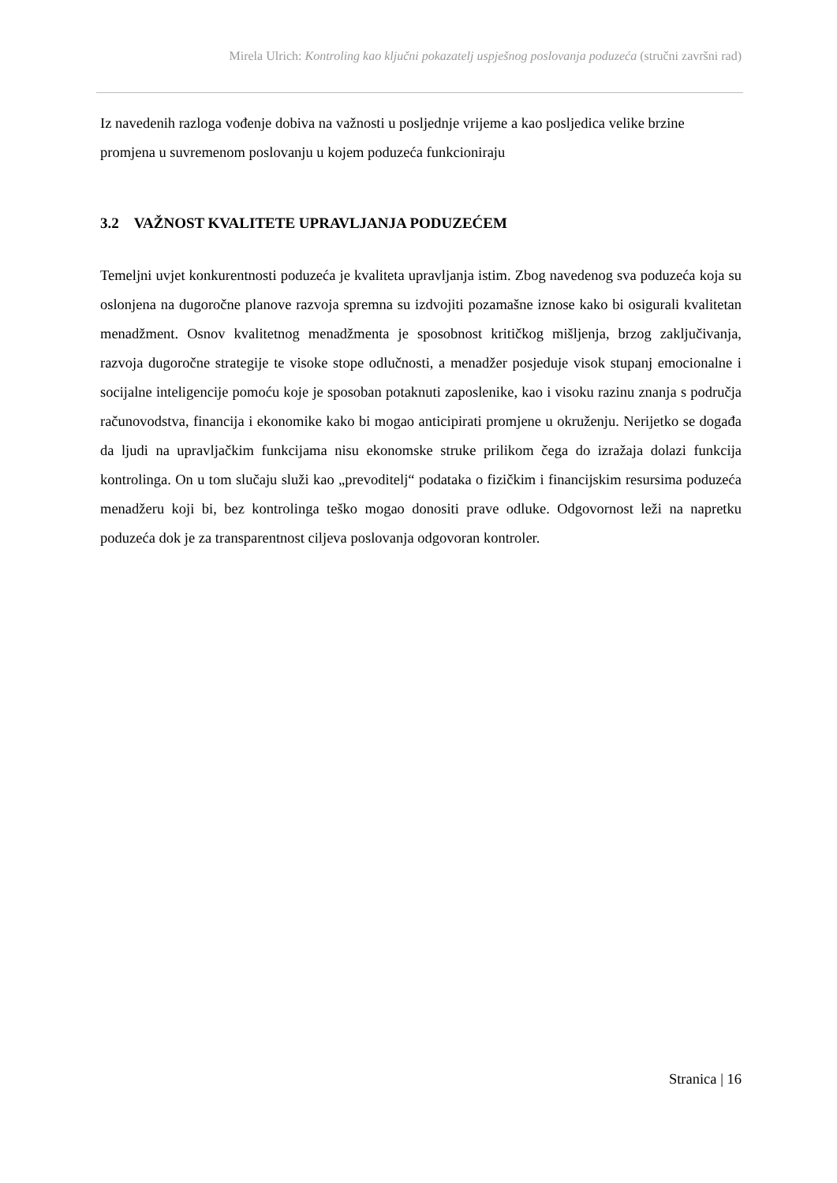Mirela Ulrich: Kontroling kao ključni pokazatelj uspješnog poslovanja poduzeća (stručni završni rad)
Iz navedenih razloga vođenje dobiva na važnosti u posljednje vrijeme a kao posljedica velike brzine promjena u suvremenom poslovanju u kojem poduzeća funkcioniraju
3.2 VAŽNOST KVALITETE UPRAVLJANJA PODUZEĆEM
Temeljni uvjet konkurentnosti poduzeća je kvaliteta upravljanja istim. Zbog navedenog sva poduzeća koja su oslonjena na dugoročne planove razvoja spremna su izdvojiti pozamašne iznose kako bi osigurali kvalitetan menadžment. Osnov kvalitetnog menadžmenta je sposobnost kritičkog mišljenja, brzog zaključivanja, razvoja dugoročne strategije te visoke stope odlučnosti, a menadžer posjeduje visok stupanj emocionalne i socijalne inteligencije pomoću koje je sposoban potaknuti zaposlenike, kao i visoku razinu znanja s područja računovodstva, financija i ekonomike kako bi mogao anticipirati promjene u okruženju. Nerijetko se događa da ljudi na upravljačkim funkcijama nisu ekonomske struke prilikom čega do izražaja dolazi funkcija kontrolinga. On u tom slučaju služi kao „prevoditelj“ podataka o fizičkim i financijskim resursima poduzeća menadžeru koji bi, bez kontrolinga teško mogao donositi prave odluke. Odgovornost leži na napretku poduzeća dok je za transparentnost ciljeva poslovanja odgovoran kontroler.
Stranica | 16